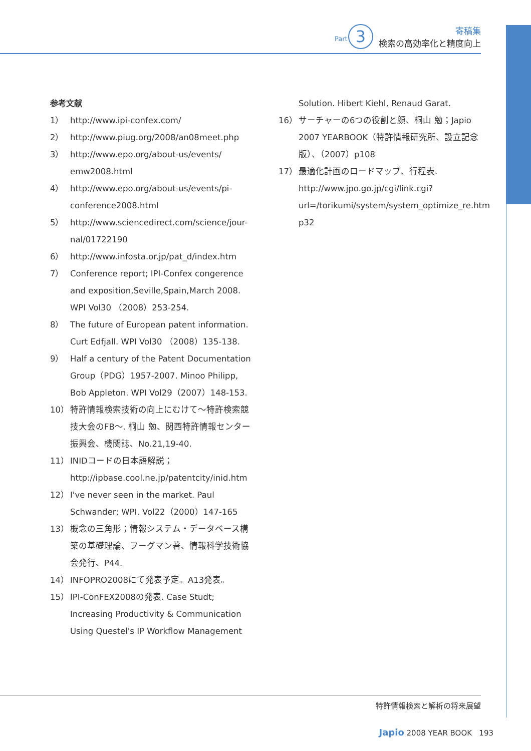Part 3
寄稿集
検索の高効率化と精度向上
参考文献
1） http://www.ipi-confex.com/
2） http://www.piug.org/2008/an08meet.php
3） http://www.epo.org/about-us/events/ emw2008.html
4） http://www.epo.org/about-us/events/pi-conference2008.html
5） http://www.sciencedirect.com/science/jour-nal/01722190
6） http://www.infosta.or.jp/pat_d/index.htm
7） Conference report; IPI-Confex congerence and exposition,Seville,Spain,March 2008. WPI Vol30 （2008）253-254.
8） The future of European patent information. Curt Edfjall. WPI Vol30 （2008）135-138.
9） Half a century of the Patent Documentation Group（PDG）1957-2007. Minoo Philipp, Bob Appleton. WPI Vol29（2007）148-153.
10） 特許情報検索技術の向上にむけて～特許検索競技大会のFB～. 桐山 勉、関西特許情報センター振興会、機関誌、No.21,19-40.
11） INIDコードの日本語解説；
http://ipbase.cool.ne.jp/patentcity/inid.htm
12） I've never seen in the market. Paul Schwander; WPI. Vol22（2000）147-165
13） 概念の三角形；情報システム・データベース構築の基礎理論、フーグマン著、情報科学技術協会発行、P44.
14） INFOPRO2008にて発表予定。A13発表。
15） IPI-ConFEX2008の発表. Case Studt; Increasing Productivity & Communication Using Questel's IP Workflow Management
Solution. Hibert Kiehl, Renaud Garat.
16） サーチャーの6つの役割と顔、桐山 勉；Japio 2007 YEARBOOK（特許情報研究所、設立記念版）、（2007）p108
17） 最適化計画のロードマップ、行程表.
http://www.jpo.go.jp/cgi/link.cgi?url=/torikumi/system/system_optimize_re.htm p32
特許情報検索と解析の将来展望
Japio 2008 YEAR BOOK 193